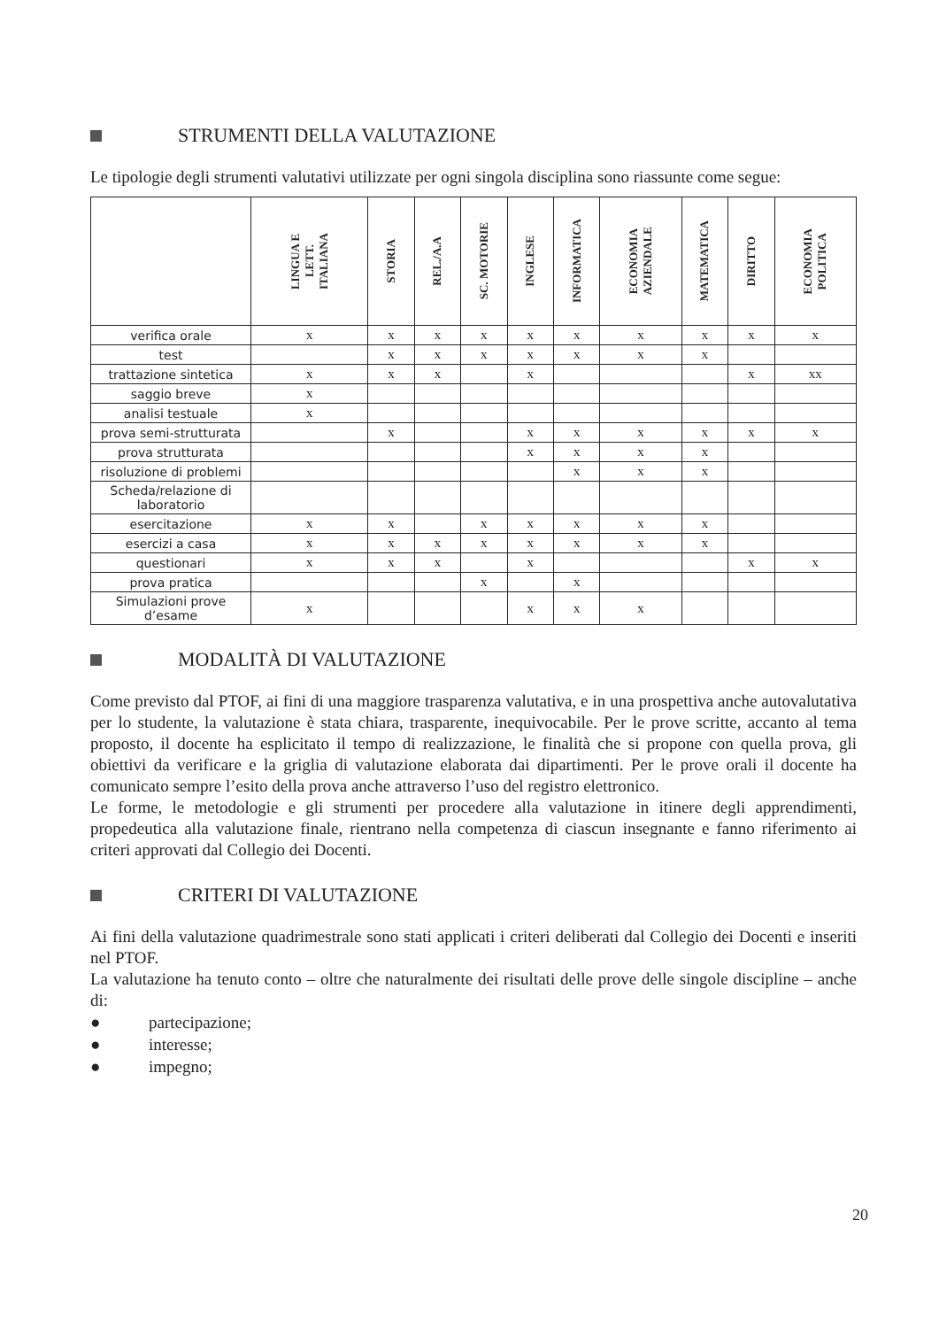STRUMENTI DELLA VALUTAZIONE
Le tipologie degli strumenti valutativi utilizzate per ogni singola disciplina sono riassunte come segue:
| | LINGUA E LETT. ITALIANA | STORIA | REL./A.A | SC. MOTORIE | INGLESE | INFORMATICA | ECONOMIA AZIENDALE | MATEMATICA | DIRITTO | ECONOMIA POLITICA |
| --- | --- | --- | --- | --- | --- | --- | --- | --- | --- | --- |
| verifica orale | x | x | x | x | x | x | x | x | x | x |
| test | | x | x | x | x | x | x | x | | |
| trattazione sintetica | x | x | x | | x | | | | x | xx |
| saggio breve | x | | | | | | | | | |
| analisi testuale | x | | | | | | | | | |
| prova semi-strutturata | | x | | | x | x | x | x | x | x |
| prova strutturata | | | | | x | x | x | x | | |
| risoluzione di problemi | | | | | | x | x | x | | |
| Scheda/relazione di laboratorio | | | | | | | | | | |
| esercitazione | x | x | | x | x | x | x | x | | |
| esercizi a casa | x | x | x | x | x | x | x | x | | |
| questionari | x | x | x | | x | | | | x | x |
| prova pratica | | | | x | | x | | | | |
| Simulazioni prove d’esame | x | | | | x | x | x | | | |
MODALITÀ DI VALUTAZIONE
Come previsto dal PTOF, ai fini di una maggiore trasparenza valutativa, e in una prospettiva anche autovalutativa per lo studente, la valutazione è stata chiara, trasparente, inequivocabile. Per le prove scritte, accanto al tema proposto, il docente ha esplicitato il tempo di realizzazione, le finalità che si propone con quella prova, gli obiettivi da verificare e la griglia di valutazione elaborata dai dipartimenti. Per le prove orali il docente ha comunicato sempre l’esito della prova anche attraverso l’uso del registro elettronico.
Le forme, le metodologie e gli strumenti per procedere alla valutazione in itinere degli apprendimenti, propedeutica alla valutazione finale, rientrano nella competenza di ciascun insegnante e fanno riferimento ai criteri approvati dal Collegio dei Docenti.
CRITERI DI VALUTAZIONE
Ai fini della valutazione quadrimestrale sono stati applicati i criteri deliberati dal Collegio dei Docenti e inseriti nel PTOF.
La valutazione ha tenuto conto – oltre che naturalmente dei risultati delle prove delle singole discipline – anche di:
● partecipazione;
● interesse;
● impegno;
20